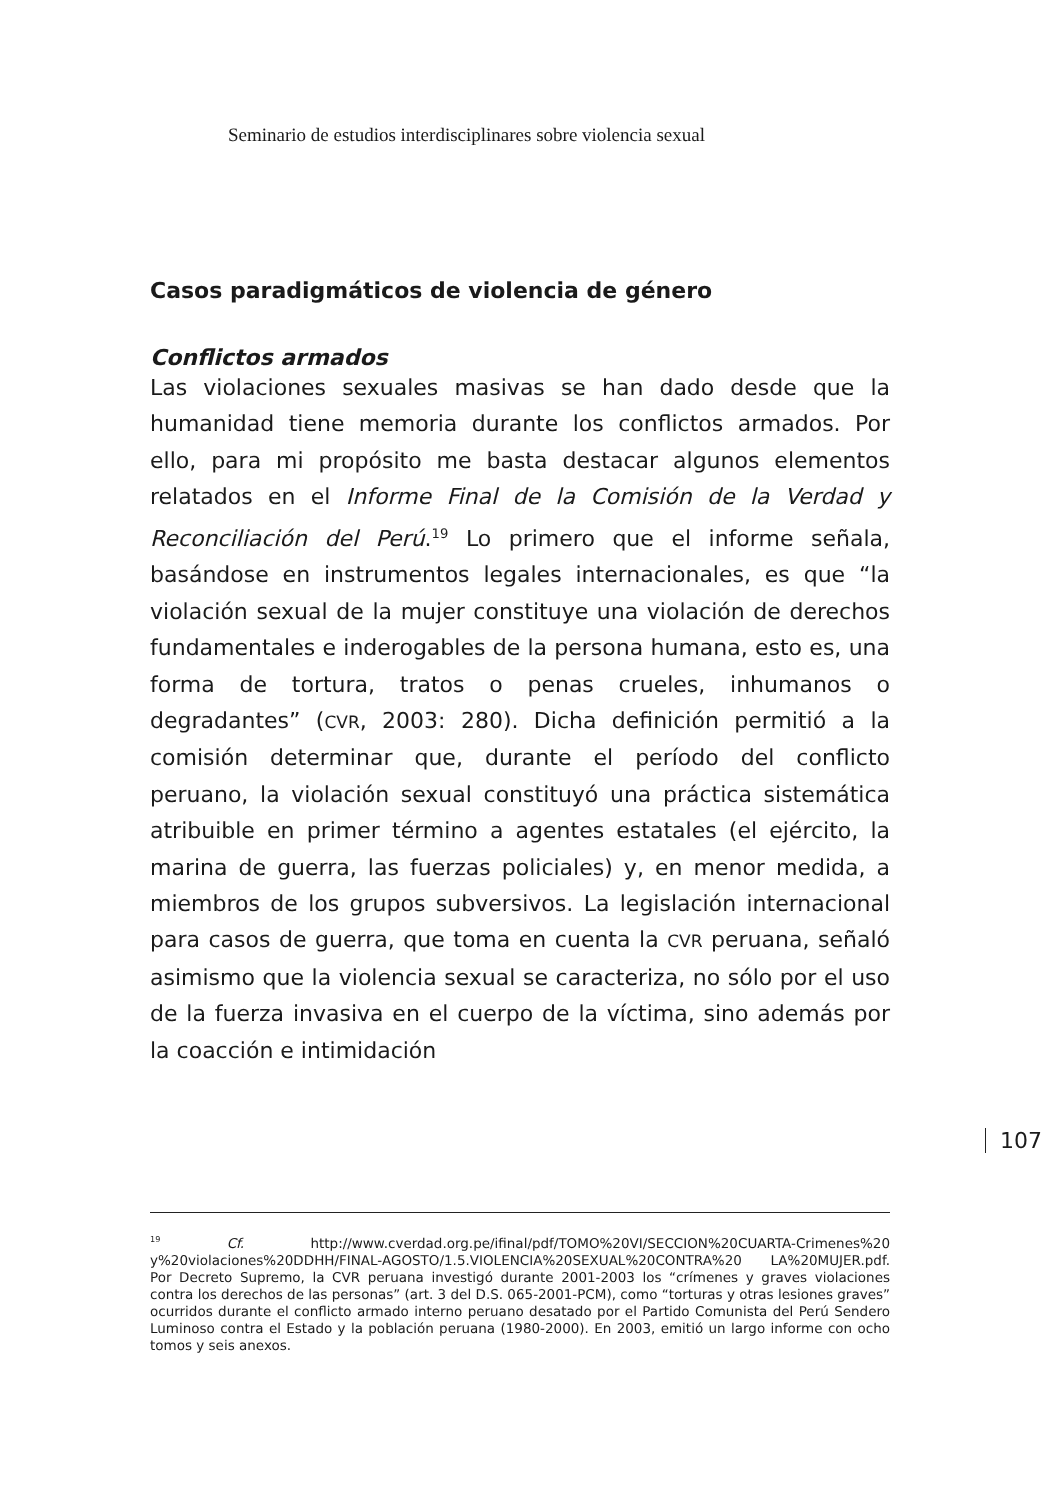Seminario de estudios interdisciplinares sobre violencia sexual
Casos paradigmáticos de violencia de género
Conflictos armados
Las violaciones sexuales masivas se han dado desde que la humanidad tiene memoria durante los conflictos armados. Por ello, para mi propósito me basta destacar algunos elementos relatados en el Informe Final de la Comisión de la Verdad y Reconciliación del Perú.<sup>19</sup> Lo primero que el informe señala, basándose en instrumentos legales internacionales, es que “la violación sexual de la mujer constituye una violación de derechos fundamentales e inderogables de la persona humana, esto es, una forma de tortura, tratos o penas crueles, inhumanos o degradantes” (CVR, 2003: 280). Dicha definición permitió a la comisión determinar que, durante el período del conflicto peruano, la violación sexual constituyó una práctica sistemática atribuible en primer término a agentes estatales (el ejército, la marina de guerra, las fuerzas policiales) y, en menor medida, a miembros de los grupos subversivos. La legislación internacional para casos de guerra, que toma en cuenta la CVR peruana, señaló asimismo que la violencia sexual se caracteriza, no sólo por el uso de la fuerza invasiva en el cuerpo de la víctima, sino además por la coacción e intimidación
107
<sup>19</sup> Cf. http://www.cverdad.org.pe/ifinal/pdf/TOMO%20VI/SECCION%20CUARTA-Crimenes%20 y%20violaciones%20DDHH/FINAL-AGOSTO/1.5.VIOLENCIA%20SEXUAL%20CONTRA%20 LA%20MUJER.pdf. Por Decreto Supremo, la CVR peruana investigó durante 2001-2003 los “crímenes y graves violaciones contra los derechos de las personas” (art. 3 del D.S. 065-2001-PCM), como “torturas y otras lesiones graves” ocurridos durante el conflicto armado interno peruano desatado por el Partido Comunista del Perú Sendero Luminoso contra el Estado y la población peruana (1980-2000). En 2003, emitió un largo informe con ocho tomos y seis anexos.